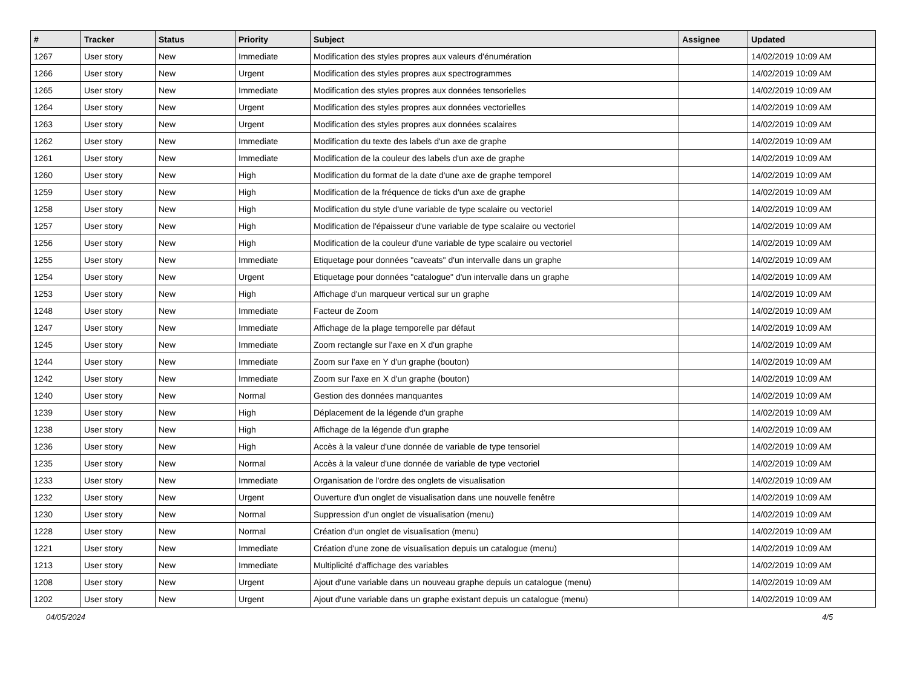| # | Tracker | Status | Priority | Subject | Assignee | Updated |
| --- | --- | --- | --- | --- | --- | --- |
| 1267 | User story | New | Immediate | Modification des styles propres aux valeurs d'énumération | | 14/02/2019 10:09 AM |
| 1266 | User story | New | Urgent | Modification des styles propres aux spectrogrammes | | 14/02/2019 10:09 AM |
| 1265 | User story | New | Immediate | Modification des styles propres aux données tensorielles | | 14/02/2019 10:09 AM |
| 1264 | User story | New | Urgent | Modification des styles propres aux données vectorielles | | 14/02/2019 10:09 AM |
| 1263 | User story | New | Urgent | Modification des styles propres aux données scalaires | | 14/02/2019 10:09 AM |
| 1262 | User story | New | Immediate | Modification du texte des labels d'un axe de graphe | | 14/02/2019 10:09 AM |
| 1261 | User story | New | Immediate | Modification de la couleur des labels d'un axe de graphe | | 14/02/2019 10:09 AM |
| 1260 | User story | New | High | Modification du format de la date d'une axe de graphe temporel | | 14/02/2019 10:09 AM |
| 1259 | User story | New | High | Modification de la fréquence de ticks d'un axe de graphe | | 14/02/2019 10:09 AM |
| 1258 | User story | New | High | Modification du style d'une variable de type scalaire ou vectoriel | | 14/02/2019 10:09 AM |
| 1257 | User story | New | High | Modification de l'épaisseur d'une variable de type scalaire ou vectoriel | | 14/02/2019 10:09 AM |
| 1256 | User story | New | High | Modification de la couleur d'une variable de type scalaire ou vectoriel | | 14/02/2019 10:09 AM |
| 1255 | User story | New | Immediate | Etiquetage pour données "caveats" d'un intervalle dans un graphe | | 14/02/2019 10:09 AM |
| 1254 | User story | New | Urgent | Etiquetage pour données "catalogue" d'un intervalle dans un graphe | | 14/02/2019 10:09 AM |
| 1253 | User story | New | High | Affichage d'un marqueur vertical sur un graphe | | 14/02/2019 10:09 AM |
| 1248 | User story | New | Immediate | Facteur de Zoom | | 14/02/2019 10:09 AM |
| 1247 | User story | New | Immediate | Affichage de la plage temporelle par défaut | | 14/02/2019 10:09 AM |
| 1245 | User story | New | Immediate | Zoom rectangle sur l'axe en X d'un graphe | | 14/02/2019 10:09 AM |
| 1244 | User story | New | Immediate | Zoom sur l'axe en Y d'un graphe (bouton) | | 14/02/2019 10:09 AM |
| 1242 | User story | New | Immediate | Zoom sur l'axe en X d'un graphe (bouton) | | 14/02/2019 10:09 AM |
| 1240 | User story | New | Normal | Gestion des données manquantes | | 14/02/2019 10:09 AM |
| 1239 | User story | New | High | Déplacement de la légende d'un graphe | | 14/02/2019 10:09 AM |
| 1238 | User story | New | High | Affichage de la légende d'un graphe | | 14/02/2019 10:09 AM |
| 1236 | User story | New | High | Accès à la valeur d'une donnée de variable de type tensoriel | | 14/02/2019 10:09 AM |
| 1235 | User story | New | Normal | Accès à la valeur d'une donnée de variable de type vectoriel | | 14/02/2019 10:09 AM |
| 1233 | User story | New | Immediate | Organisation de l'ordre des onglets de visualisation | | 14/02/2019 10:09 AM |
| 1232 | User story | New | Urgent | Ouverture d'un onglet de visualisation dans une nouvelle fenêtre | | 14/02/2019 10:09 AM |
| 1230 | User story | New | Normal | Suppression d'un onglet de visualisation (menu) | | 14/02/2019 10:09 AM |
| 1228 | User story | New | Normal | Création d'un onglet de visualisation (menu) | | 14/02/2019 10:09 AM |
| 1221 | User story | New | Immediate | Création d'une zone de visualisation depuis un catalogue (menu) | | 14/02/2019 10:09 AM |
| 1213 | User story | New | Immediate | Multiplicité d'affichage des variables | | 14/02/2019 10:09 AM |
| 1208 | User story | New | Urgent | Ajout d'une variable dans un nouveau graphe depuis un catalogue (menu) | | 14/02/2019 10:09 AM |
| 1202 | User story | New | Urgent | Ajout d'une variable dans un graphe existant depuis un catalogue (menu) | | 14/02/2019 10:09 AM |
04/05/2024 4/5